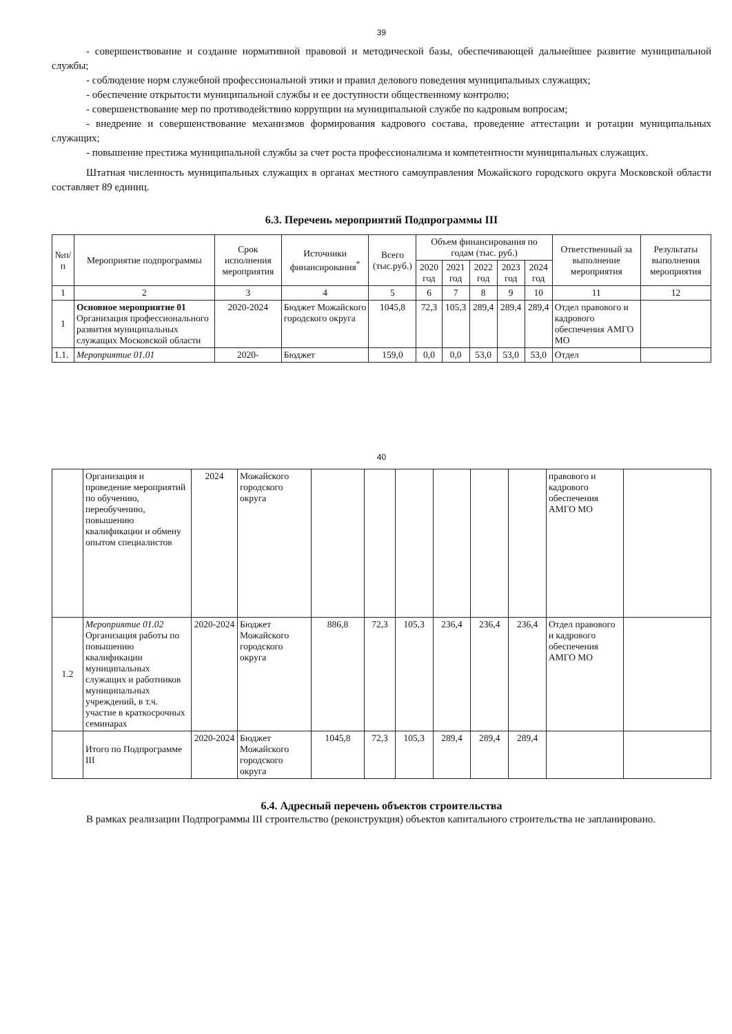39
- совершенствование и создание нормативной правовой и методической базы, обеспечивающей дальнейшее развитие муниципальной службы;
- соблюдение норм служебной профессиональной этики и правил делового поведения муниципальных служащих;
- обеспечение открытости муниципальной службы и ее доступности общественному контролю;
- совершенствование мер по противодействию коррупции на муниципальной службе по кадровым вопросам;
- внедрение и совершенствование механизмов формирования кадрового состава, проведение аттестации и ротации муниципальных служащих;
- повышение престижа муниципальной службы за счет роста профессионализма и компетентности муниципальных служащих.
Штатная численность муниципальных служащих в органах местного самоуправления Можайского городского округа Московской области составляет 89 единиц.
6.3. Перечень мероприятий Подпрограммы III
| №п/п | Мероприятие подпрограммы | Срок исполнения мероприятия | Источники финансирования<sup>*</sup> | Всего (тыс.руб.) | Объем финансирования по годам (тыс. руб.) | | | | | Ответственный за выполнение мероприятия | Результаты выполнения мероприятия |
| --- | --- | --- | --- | --- | --- | --- | --- | --- | --- | --- | --- |
| | | | | | 2020 год | 2021 год | 2022 год | 2023 год | 2024 год | | |
| 1 | 2 | 3 | 4 | 5 | 6 | 7 | 8 | 9 | 10 | 11 | 12 |
| 1 | Основное мероприятие 01 Организация профессионального развития муниципальных служащих Московской области | 2020-2024 | Бюджет Можайского городского округа | 1045,8 | 72,3 | 105,3 | 289,4 | 289,4 | 289,4 | Отдел правового и кадрового обеспечения АМГО МО | |
| 1.1. | Мероприятие 01.01 | 2020- | Бюджет | 159,0 | 0,0 | 0,0 | 53,0 | 53,0 | 53,0 | Отдел | |
40
| | Организация и проведение мероприятий по обучению, переобучению, повышению квалификации и обмену опытом специалистов | 2024 | Можайского городского округа | | | | | | | правового и кадрового обеспечения АМГО МО | |
| 1.2 | Мероприятие 01.02 Организация работы по повышению квалификации муниципальных служащих и работников муниципальных учреждений, в т.ч. участие в краткосрочных семинарах | 2020-2024 | Бюджет Можайского городского округа | 886,8 | 72,3 | 105,3 | 236,4 | 236,4 | 236,4 | Отдел правового и кадрового обеспечения АМГО МО | |
| | Итого по Подпрограмме III | 2020-2024 | Бюджет Можайского городского округа | 1045,8 | 72,3 | 105,3 | 289,4 | 289,4 | 289,4 | | |
6.4. Адресный перечень объектов строительства
В рамках реализации Подпрограммы III строительство (реконструкция) объектов капитального строительства не запланировано.